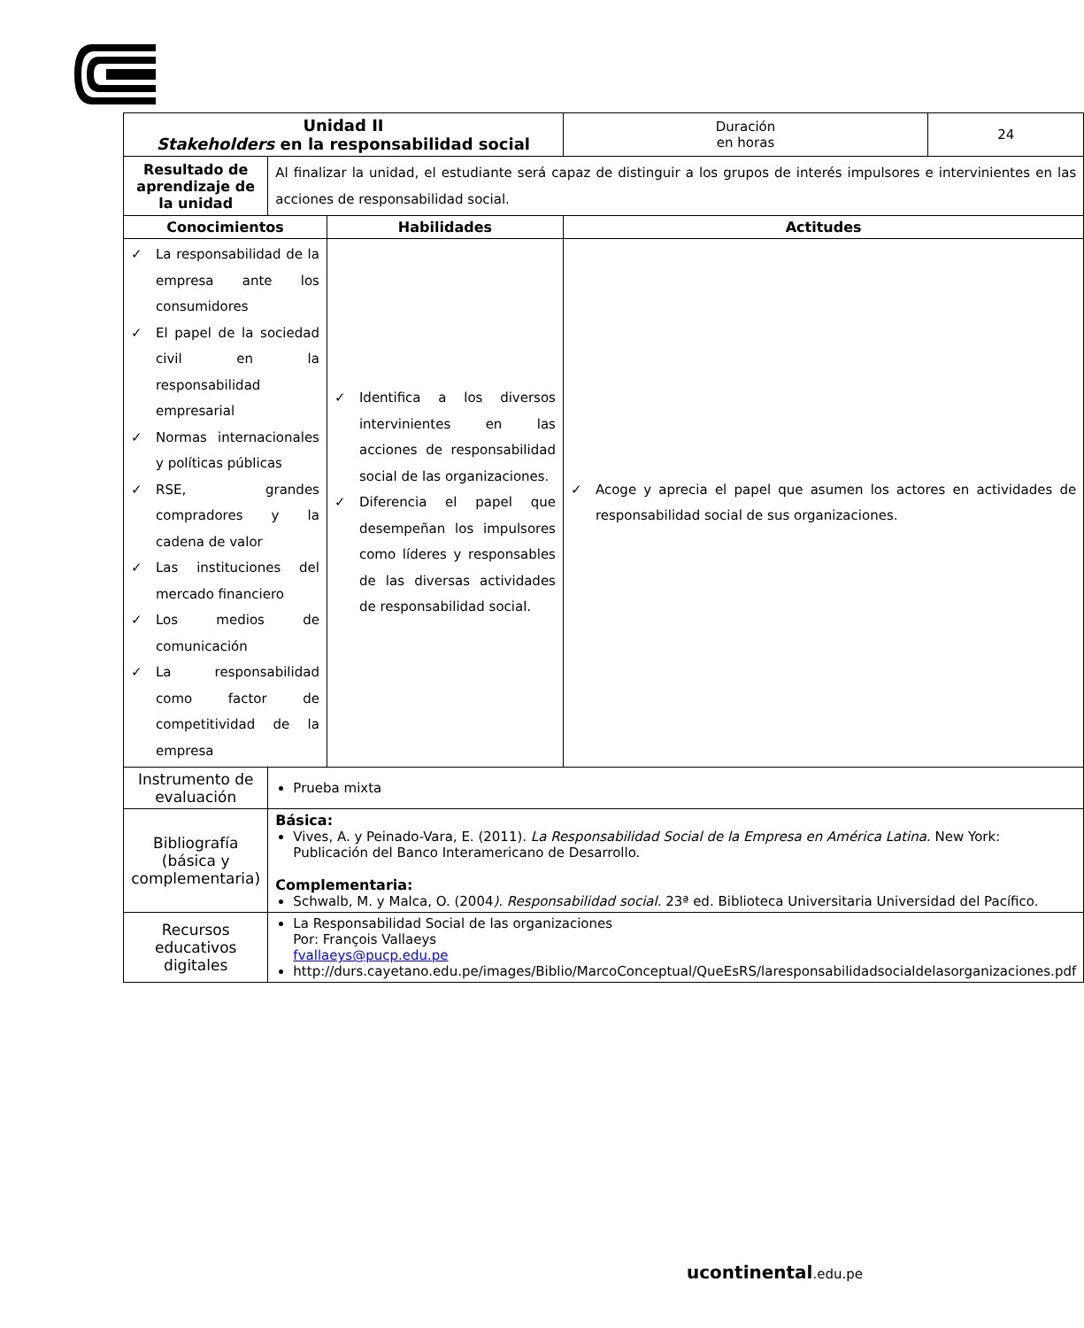| Unidad II Stakeholders en la responsabilidad social | | | Duración en horas | 24 |
| Resultado de aprendizaje de la unidad | Al finalizar la unidad, el estudiante será capaz de distinguir a los grupos de interés impulsores e intervinientes en las acciones de responsabilidad social. | | | |
| Conocimientos | | Habilidades | Actitudes | |
| ✓ La responsabilidad de la empresa ante los consumidores ✓ El papel de la sociedad civil en la responsabilidad empresarial ✓ Normas internacionales y políticas públicas ✓ RSE, grandes compradores y la cadena de valor ✓ Las instituciones del mercado financiero ✓ Los medios de comunicación ✓ La responsabilidad como factor de competitividad de la empresa | | ✓ Identifica a los diversos intervinientes en las acciones de responsabilidad social de las organizaciones. ✓ Diferencia el papel que desempeñan los impulsores como líderes y responsables de las diversas actividades de responsabilidad social. | ✓ Acoge y aprecia el papel que asumen los actores en actividades de responsabilidad social de sus organizaciones. | |
| Instrumento de evaluación | Prueba mixta | | | |
| Bibliografía (básica y complementaria) | Básica: Vives, A. y Peinado-Vara, E. (2011). La Responsabilidad Social de la Empresa en América Latina . New York: Publicación del Banco Interamericano de Desarrollo. Complementaria: Schwalb, M. y Malca, O. (2004 ). Responsabilidad social. 23ª ed. Biblioteca Universitaria Universidad del Pacífico. | | | |
| Recursos educativos digitales | La Responsabilidad Social de las organizaciones Por: François Vallaeys fvallaeys@pucp.edu.pe http://durs.cayetano.edu.pe/images/Biblio/MarcoConceptual/QueEsRS/laresponsabilidadsocialdelasorganizaciones.pdf | | | |
ucontinental.edu.pe